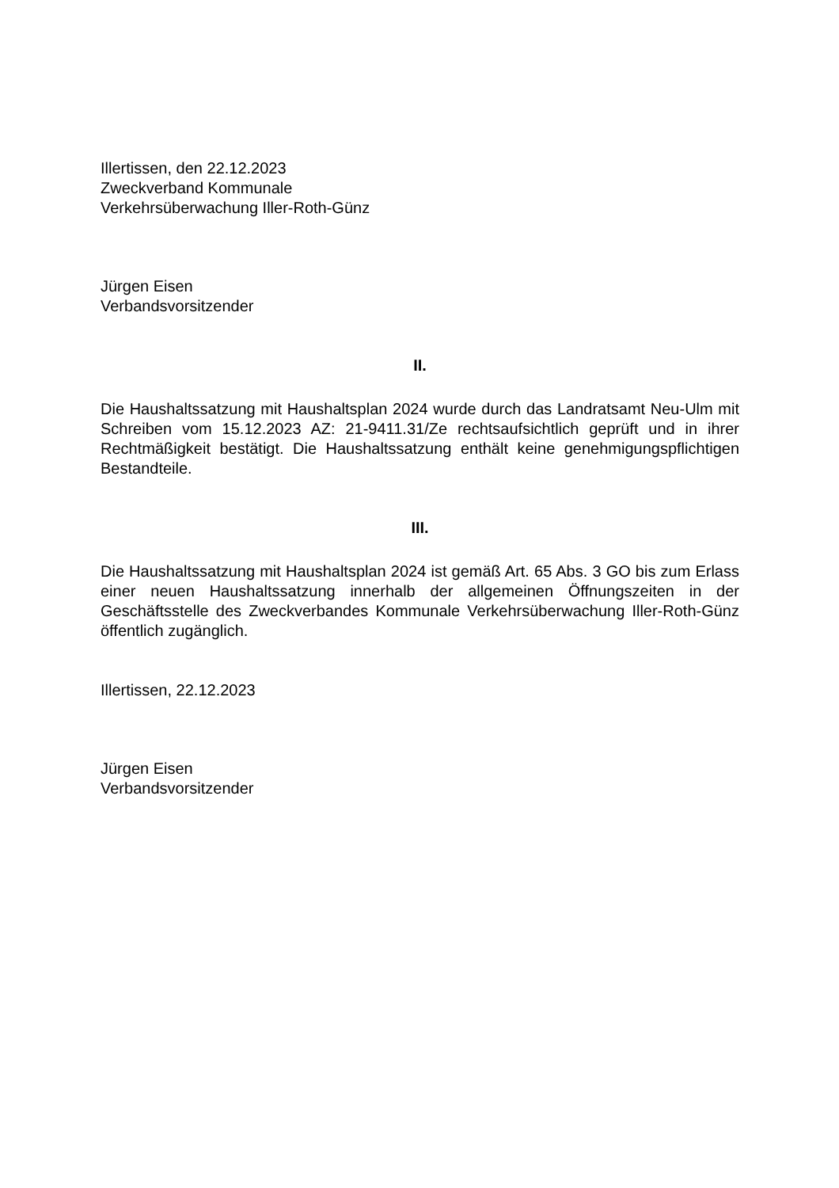Illertissen, den 22.12.2023
Zweckverband Kommunale
Verkehrsüberwachung Iller-Roth-Günz
Jürgen Eisen
Verbandsvorsitzender
II.
Die Haushaltssatzung mit Haushaltsplan 2024 wurde durch das Landratsamt Neu-Ulm mit Schreiben vom 15.12.2023 AZ: 21-9411.31/Ze rechtsaufsichtlich geprüft und in ihrer Rechtmäßigkeit bestätigt. Die Haushaltssatzung enthält keine genehmigungspflichtigen Bestandteile.
III.
Die Haushaltssatzung mit Haushaltsplan 2024 ist gemäß Art. 65 Abs. 3 GO bis zum Erlass einer neuen Haushaltssatzung innerhalb der allgemeinen Öffnungszeiten in der Geschäftsstelle des Zweckverbandes Kommunale Verkehrsüberwachung Iller-Roth-Günz öffentlich zugänglich.
Illertissen, 22.12.2023
Jürgen Eisen
Verbandsvorsitzender